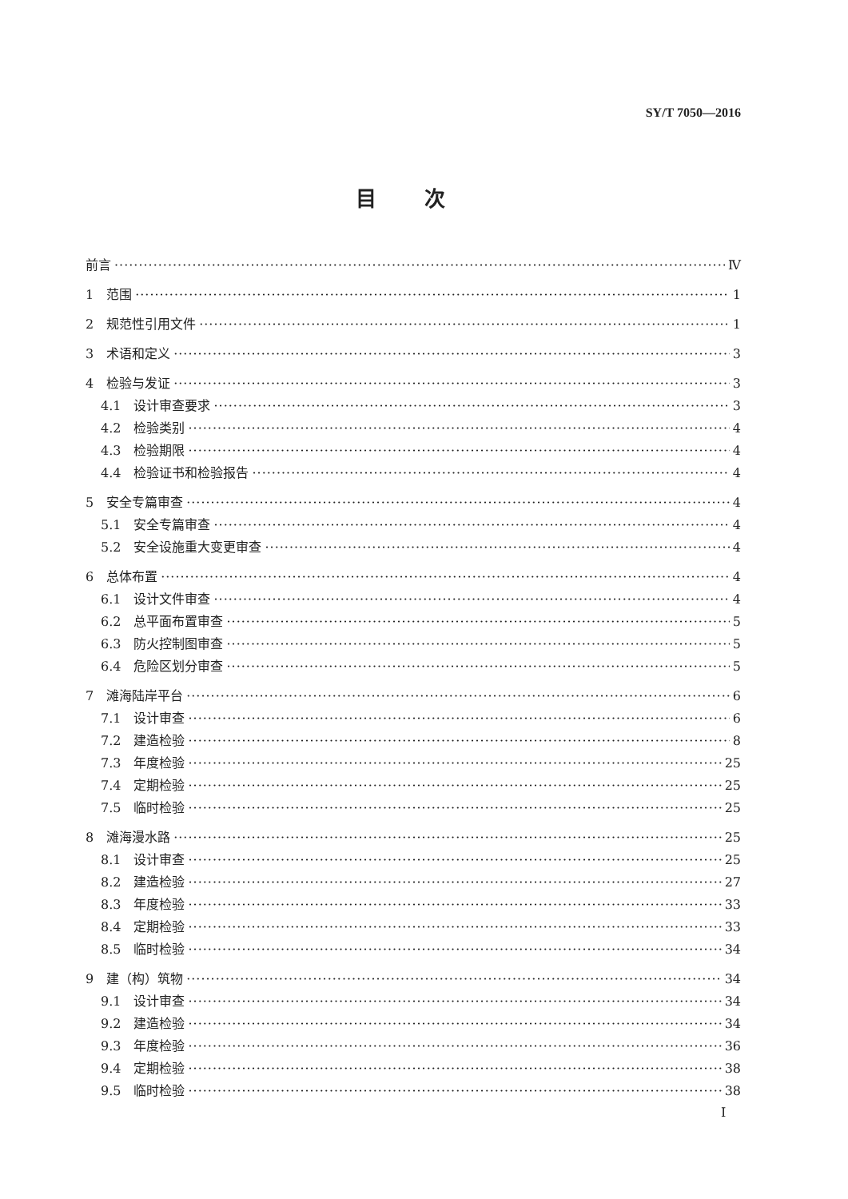SY/T 7050—2016
目次
前言 Ⅳ
1　范围 1
2　规范性引用文件 1
3　术语和定义 3
4　检验与发证 3
4.1　设计审查要求 3
4.2　检验类别 4
4.3　检验期限 4
4.4　检验证书和检验报告 4
5　安全专篇审查 4
5.1　安全专篇审查 4
5.2　安全设施重大变更审查 4
6　总体布置 4
6.1　设计文件审查 4
6.2　总平面布置审查 5
6.3　防火控制图审查 5
6.4　危险区划分审查 5
7　滩海陆岸平台 6
7.1　设计审查 6
7.2　建造检验 8
7.3　年度检验 25
7.4　定期检验 25
7.5　临时检验 25
8　滩海漫水路 25
8.1　设计审查 25
8.2　建造检验 27
8.3　年度检验 33
8.4　定期检验 33
8.5　临时检验 34
9　建（构）筑物 34
9.1　设计审查 34
9.2　建造检验 34
9.3　年度检验 36
9.4　定期检验 38
9.5　临时检验 38
I